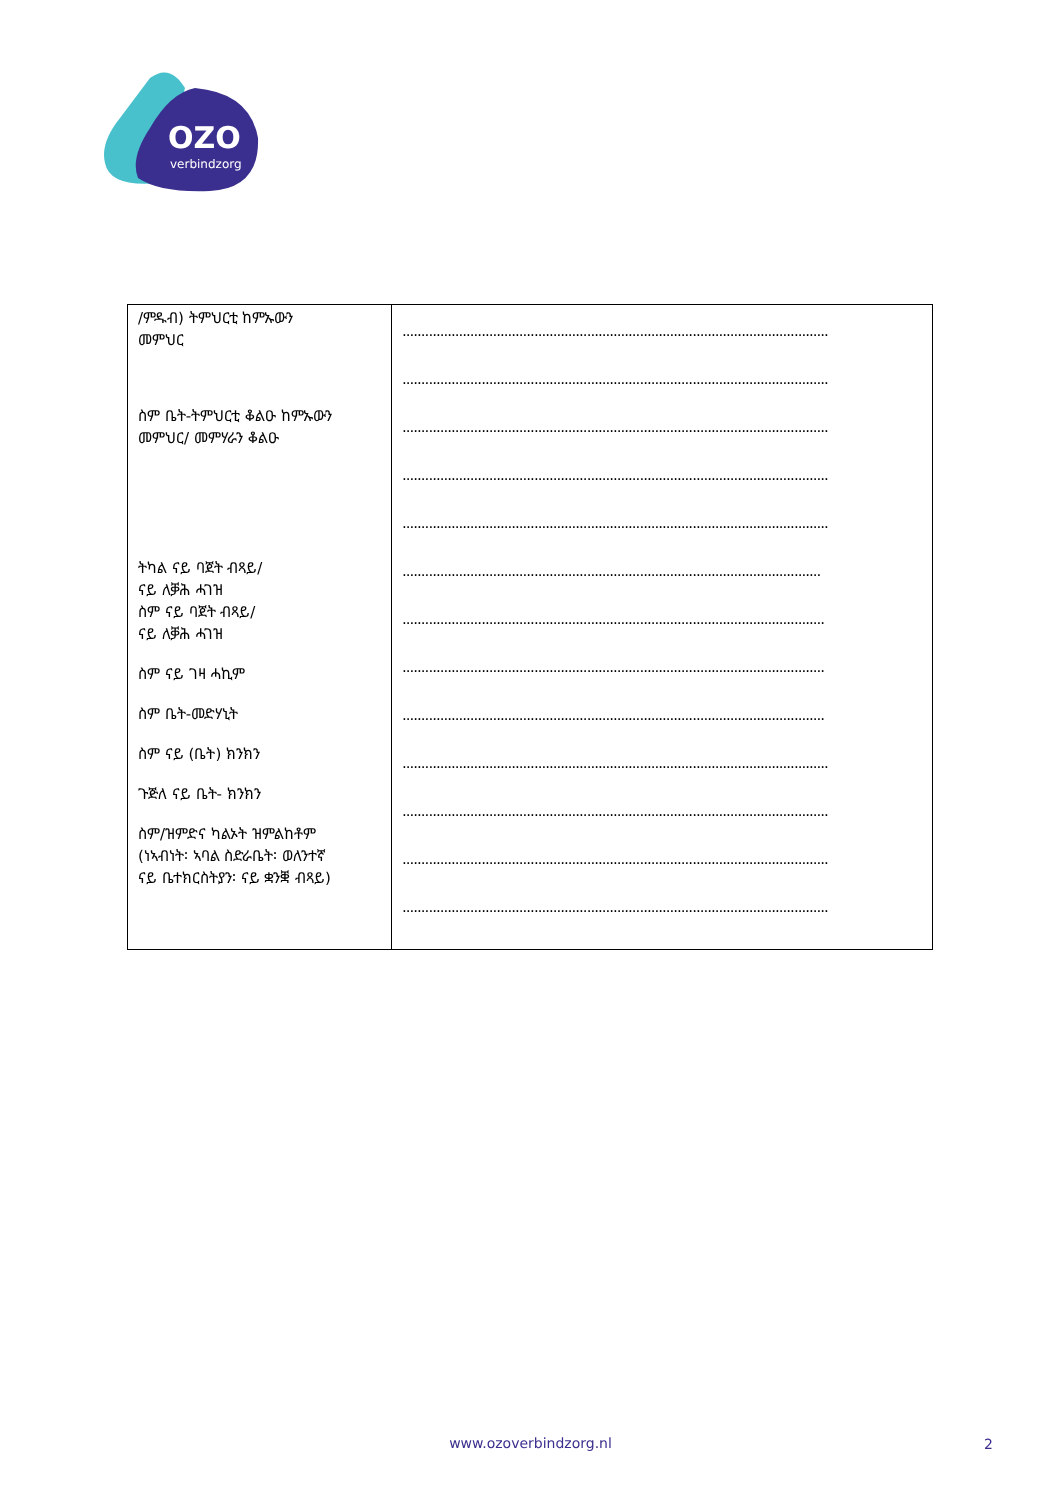OZO
verbindzorg
| /ምዱብ) ትምህርቲ ከምኡውን መምህር ስም ቤት-ትምህርቲ ቆልዑ ከምኡውን መምህር/ መምሃራን ቆልዑ ትካል ናይ ባጀት ብጻይ/ ናይ ለቓሕ ሓገዝ ስም ናይ ባጀት ብጻይ/ ናይ ለቓሕ ሓገዝ ስም ናይ ገዛ ሓኪም ስም ቤት-መድሃኒት ስም ናይ (ቤት) ክንክን ጉጅለ ናይ ቤት- ክንክን ስም/ዝምድና ካልኦት ዝምልከቶም (ነኣብነት፡ ኣባል ስድራቤት፡ ወለንተኛ ናይ ቤተክርስትያን፡ ናይ ቋንቛ ብጻይ) | ................................................................................................................. ................................................................................................................. ................................................................................................................. ................................................................................................................. ................................................................................................................. ............................................................................................................... ................................................................................................................ ................................................................................................................ ................................................................................................................ ................................................................................................................. ................................................................................................................. ................................................................................................................. ................................................................................................................. |
www.ozoverbindzorg.nl 2